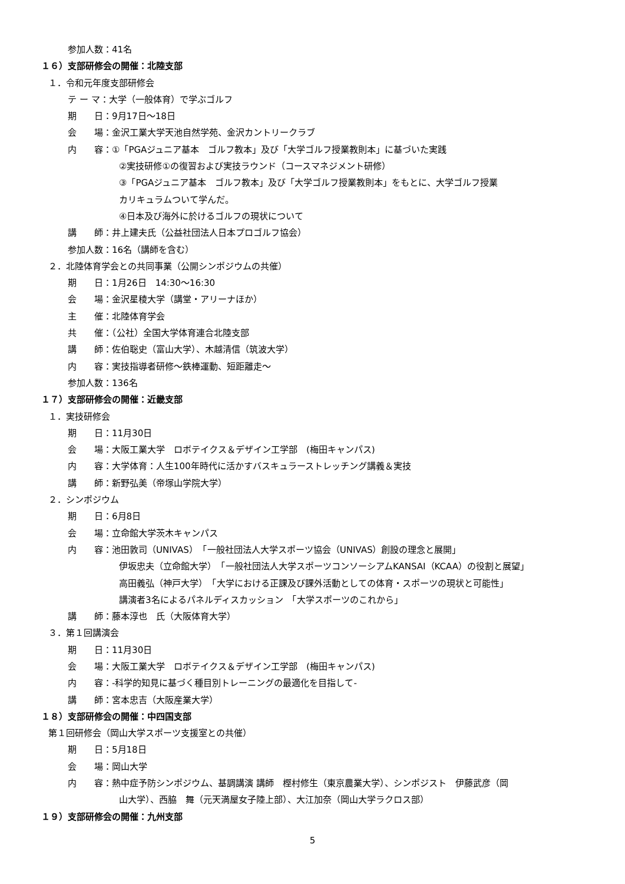参加人数：41名
１６）支部研修会の開催：北陸支部
１．令和元年度支部研修会
テ ー マ：大学（一般体育）で学ぶゴルフ
期　　日：9月17日～18日
会　　場：金沢工業大学天池自然学苑、金沢カントリークラブ
内　　容：①「PGAジュニア基本　ゴルフ教本」及び「大学ゴルフ授業教則本」に基づいた実践
②実技研修①の復習および実技ラウンド（コースマネジメント研修）
③「PGAジュニア基本　ゴルフ教本」及び「大学ゴルフ授業教則本」をもとに、大学ゴルフ授業
カリキュラムついて学んだ。
④日本及び海外に於けるゴルフの現状について
講　　師：井上建夫氏（公益社団法人日本プロゴルフ協会）
参加人数：16名（講師を含む）
２．北陸体育学会との共同事業（公開シンポジウムの共催）
期　　日：1月26日　14:30～16:30
会　　場：金沢星稜大学（講堂・アリーナほか）
主　　催：北陸体育学会
共　　催：（公社）全国大学体育連合北陸支部
講　　師：佐伯聡史（富山大学）、木越清信（筑波大学）
内　　容：実技指導者研修～鉄棒運動、短距離走～
参加人数：136名
１７）支部研修会の開催：近畿支部
１．実技研修会
期　　日：11月30日
会　　場：大阪工業大学　ロボテイクス＆デザイン工学部　(梅田キャンパス)
内　　容：大学体育：人生100年時代に活かすバスキュラーストレッチング講義＆実技
講　　師：新野弘美（帝塚山学院大学）
２．シンポジウム
期　　日：6月8日
会　　場：立命館大学茨木キャンパス
内　　容：池田敦司（UNIVAS）　「一般社団法人大学スポーツ協会（UNIVAS）創設の理念と展開」
伊坂忠夫（立命館大学）　「一般社団法人大学スポーツコンソーシアムKANSAI（KCAA）の役割と展望」
高田義弘（神戸大学）　「大学における正課及び課外活動としての体育・スポーツの現状と可能性」
講演者3名によるパネルディスカッション　「大学スポーツのこれから」
講　　師：藤本淳也　氏（大阪体育大学）
３．第１回講演会
期　　日：11月30日
会　　場：大阪工業大学　ロボテイクス＆デザイン工学部　(梅田キャンパス)
内　　容：-科学的知見に基づく種目別トレーニングの最適化を目指して-
講　　師：宮本忠吉（大阪産業大学）
１８）支部研修会の開催：中四国支部
第１回研修会（岡山大学スポーツ支援室との共催）
期　　日：5月18日
会　　場：岡山大学
内　　容：熱中症予防シンポジウム、基調講演 講師　樫村修生（東京農業大学）、シンポジスト　伊藤武彦（岡
山大学）、西脇　舞（元天満屋女子陸上部）、大江加奈（岡山大学ラクロス部）
１９）支部研修会の開催：九州支部
5